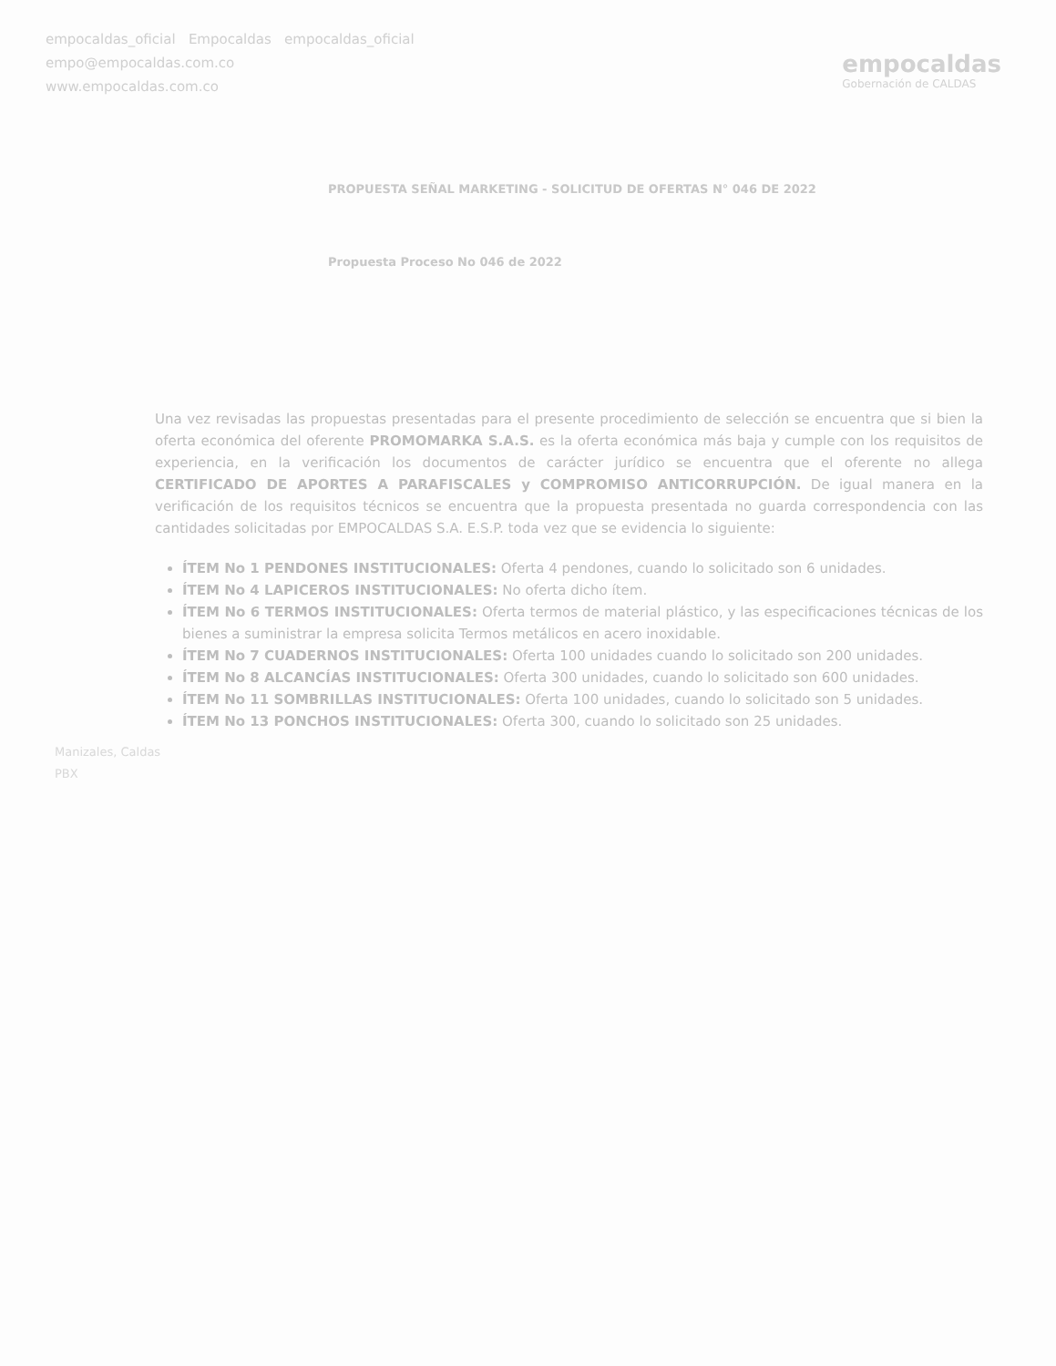empocaldas_oficial Empocaldas empocaldas_oficial
empo@empocaldas.com.co
www.empocaldas.com.co
empocaldas
Gobernación de CALDAS
PROPUESTA SEÑAL MARKETING - SOLICITUD DE OFERTAS N° 046 DE 2022
Propuesta Proceso No 046 de 2022
Una vez revisadas las propuestas presentadas para el presente procedimiento de selección se encuentra que si bien la oferta económica del oferente PROMOMARKA S.A.S. es la oferta económica más baja y cumple con los requisitos de experiencia, en la verificación los documentos de carácter jurídico se encuentra que el oferente no allega CERTIFICADO DE APORTES A PARAFISCALES y COMPROMISO ANTICORRUPCIÓN. De igual manera en la verificación de los requisitos técnicos se encuentra que la propuesta presentada no guarda correspondencia con las cantidades solicitadas por EMPOCALDAS S.A. E.S.P. toda vez que se evidencia lo siguiente:
ÍTEM No 1 PENDONES INSTITUCIONALES: Oferta 4 pendones, cuando lo solicitado son 6 unidades.
ÍTEM No 4 LAPICEROS INSTITUCIONALES: No oferta dicho ítem.
ÍTEM No 6 TERMOS INSTITUCIONALES: Oferta termos de material plástico, y las especificaciones técnicas de los bienes a suministrar la empresa solicita Termos metálicos en acero inoxidable.
ÍTEM No 7 CUADERNOS INSTITUCIONALES: Oferta 100 unidades cuando lo solicitado son 200 unidades.
ÍTEM No 8 ALCANCÍAS INSTITUCIONALES: Oferta 300 unidades, cuando lo solicitado son 600 unidades.
ÍTEM No 11 SOMBRILLAS INSTITUCIONALES: Oferta 100 unidades, cuando lo solicitado son 5 unidades.
ÍTEM No 13 PONCHOS INSTITUCIONALES: Oferta 300, cuando lo solicitado son 25 unidades.
Manizales, Caldas
PBX